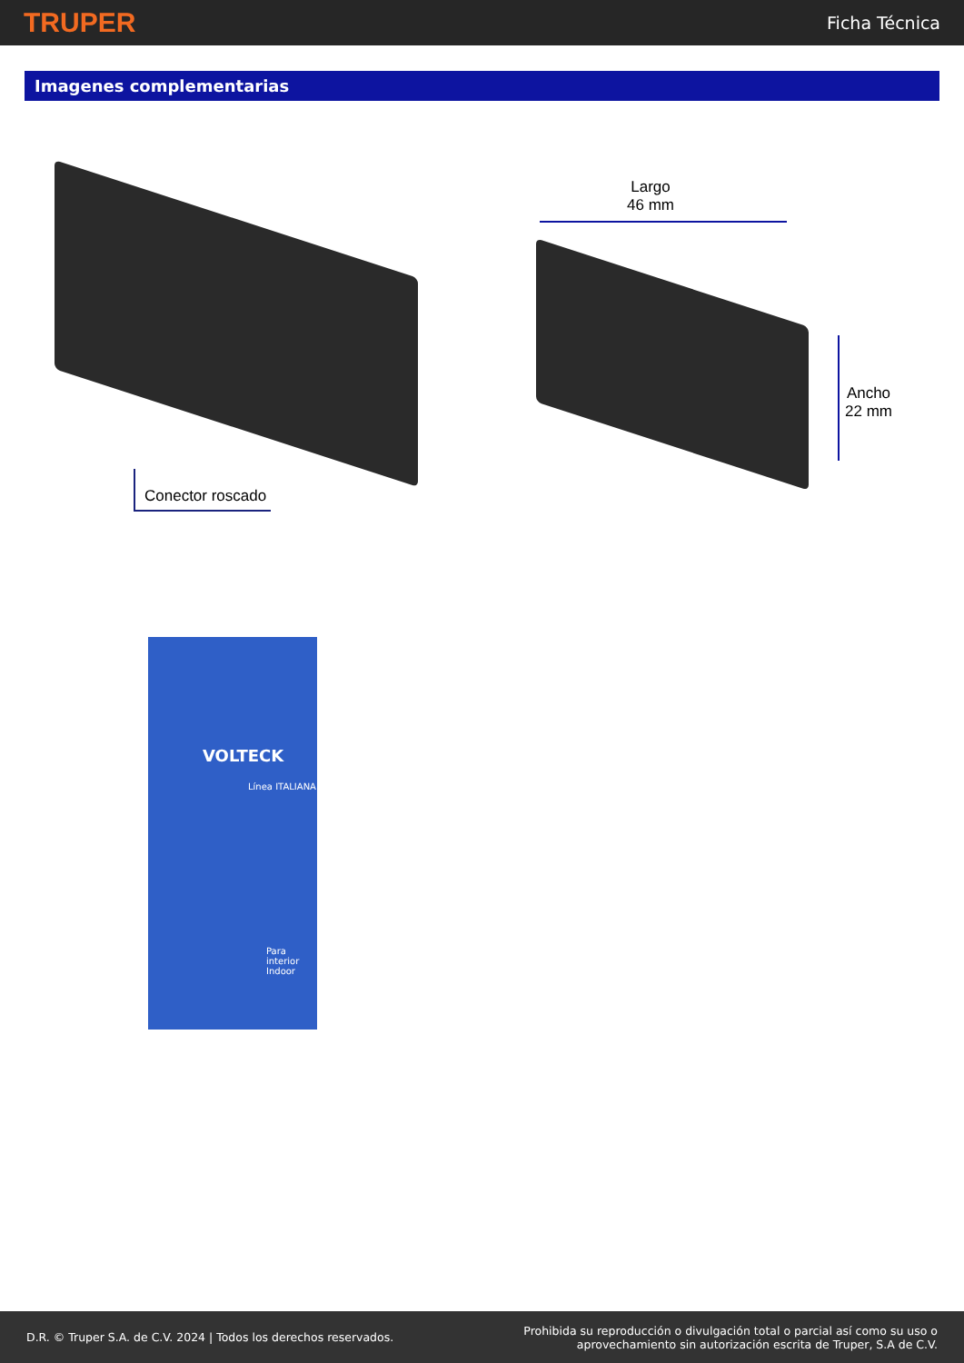TRUPER Ficha Técnica
Imagenes complementarias
Conector roscado
Largo
46 mm
Ancho
22 mm
VOLTECK
Línea ITALIANA
Para interior Indoor
D.R. © Truper S.A. de C.V. 2024 | Todos los derechos reservados. Prohibida su reproducción o divulgación total o parcial así como su uso o
aprovechamiento sin autorización escrita de Truper, S.A de C.V.